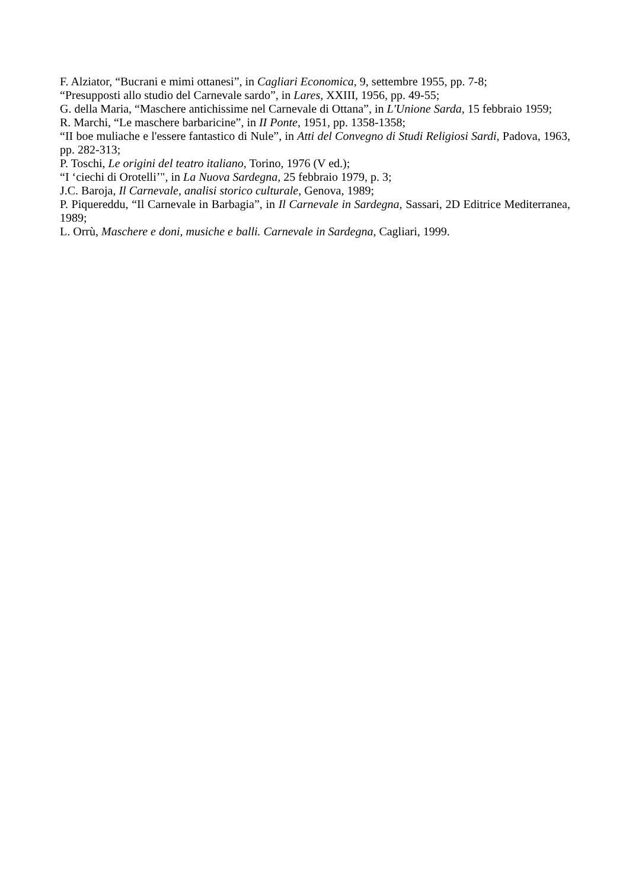F. Alziator, “Bucrani e mimi ottanesi”, in Cagliari Economica, 9, settembre 1955, pp. 7-8;
“Presupposti allo studio del Carnevale sardo”, in Lares, XXIII, 1956, pp. 49-55;
G. della Maria, “Maschere antichissime nel Carnevale di Ottana”, in L'Unione Sarda, 15 febbraio 1959;
R. Marchi, “Le maschere barbaricine”, in II Ponte, 1951, pp. 1358-1358;
“II boe muliache e l'essere fantastico di Nule”, in Atti del Convegno di Studi Religiosi Sardi, Padova, 1963, pp. 282-313;
P. Toschi, Le origini del teatro italiano, Torino, 1976 (V ed.);
“I ‘ciechi di Orotelli’", in La Nuova Sardegna, 25 febbraio 1979, p. 3;
J.C. Baroja, Il Carnevale, analisi storico culturale, Genova, 1989;
P. Piquereddu, “Il Carnevale in Barbagia”, in Il Carnevale in Sardegna, Sassari, 2D Editrice Mediterranea, 1989;
L. Orrù, Maschere e doni, musiche e balli. Carnevale in Sardegna, Cagliari, 1999.